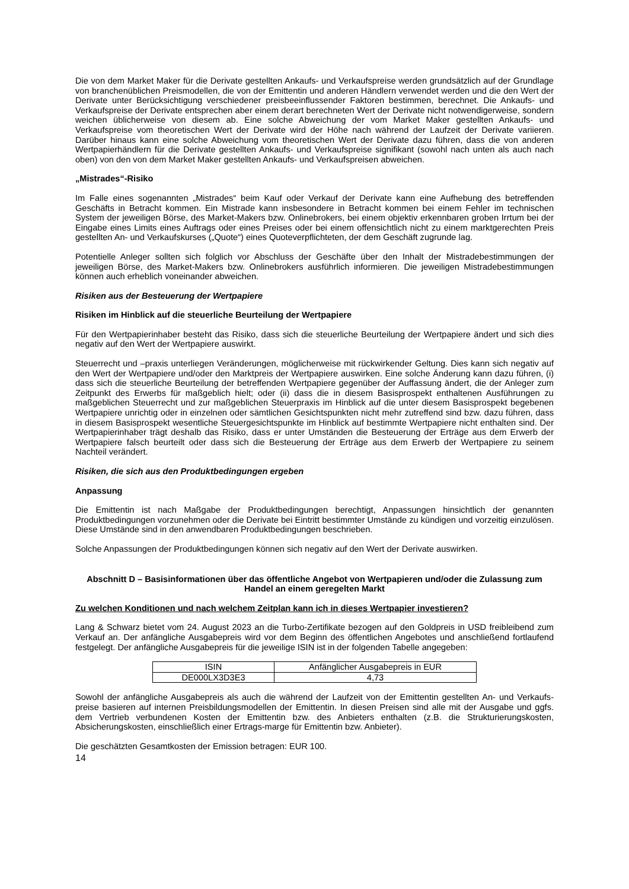Die von dem Market Maker für die Derivate gestellten Ankaufs- und Verkaufspreise werden grundsätzlich auf der Grundlage von branchenüblichen Preismodellen, die von der Emittentin und anderen Händlern verwendet werden und die den Wert der Derivate unter Berücksichtigung verschiedener preisbeeinflussender Faktoren bestimmen, berechnet. Die Ankaufs- und Verkaufspreise der Derivate entsprechen aber einem derart berechneten Wert der Derivate nicht notwendigerweise, sondern weichen üblicherweise von diesem ab. Eine solche Abweichung der vom Market Maker gestellten Ankaufs- und Verkaufspreise vom theoretischen Wert der Derivate wird der Höhe nach während der Laufzeit der Derivate variieren. Darüber hinaus kann eine solche Abweichung vom theoretischen Wert der Derivate dazu führen, dass die von anderen Wertpapierhändlern für die Derivate gestellten Ankaufs- und Verkaufspreise signifikant (sowohl nach unten als auch nach oben) von den von dem Market Maker gestellten Ankaufs- und Verkaufspreisen abweichen.
„Mistrades“-Risiko
Im Falle eines sogenannten „Mistrades“ beim Kauf oder Verkauf der Derivate kann eine Aufhebung des betreffenden Geschäfts in Betracht kommen. Ein Mistrade kann insbesondere in Betracht kommen bei einem Fehler im technischen System der jeweiligen Börse, des Market-Makers bzw. Onlinebrokers, bei einem objektiv erkennbaren groben Irrtum bei der Eingabe eines Limits eines Auftrags oder eines Preises oder bei einem offensichtlich nicht zu einem marktgerechten Preis gestellten An- und Verkaufskurses („Quote“) eines Quoteverpflichteten, der dem Geschäft zugrunde lag.
Potentielle Anleger sollten sich folglich vor Abschluss der Geschäfte über den Inhalt der Mistradebestimmungen der jeweiligen Börse, des Market-Makers bzw. Onlinebrokers ausführlich informieren. Die jeweiligen Mistradebestimmungen können auch erheblich voneinander abweichen.
Risiken aus der Besteuerung der Wertpapiere
Risiken im Hinblick auf die steuerliche Beurteilung der Wertpapiere
Für den Wertpapierinhaber besteht das Risiko, dass sich die steuerliche Beurteilung der Wertpapiere ändert und sich dies negativ auf den Wert der Wertpapiere auswirkt.
Steuerrecht und –praxis unterliegen Veränderungen, möglicherweise mit rückwirkender Geltung. Dies kann sich negativ auf den Wert der Wertpapiere und/oder den Marktpreis der Wertpapiere auswirken. Eine solche Änderung kann dazu führen, (i) dass sich die steuerliche Beurteilung der betreffenden Wertpapiere gegenüber der Auffassung ändert, die der Anleger zum Zeitpunkt des Erwerbs für maßgeblich hielt; oder (ii) dass die in diesem Basisprospekt enthaltenen Ausführungen zu maßgeblichen Steuerrecht und zur maßgeblichen Steuerpraxis im Hinblick auf die unter diesem Basisprospekt begebenen Wertpapiere unrichtig oder in einzelnen oder sämtlichen Gesichtspunkten nicht mehr zutreffend sind bzw. dazu führen, dass in diesem Basisprospekt wesentliche Steuergesichtspunkte im Hinblick auf bestimmte Wertpapiere nicht enthalten sind. Der Wertpapierinhaber trägt deshalb das Risiko, dass er unter Umständen die Besteuerung der Erträge aus dem Erwerb der Wertpapiere falsch beurteilt oder dass sich die Besteuerung der Erträge aus dem Erwerb der Wertpapiere zu seinem Nachteil verändert.
Risiken, die sich aus den Produktbedingungen ergeben
Anpassung
Die Emittentin ist nach Maßgabe der Produktbedingungen berechtigt, Anpassungen hinsichtlich der genannten Produktbedingungen vorzunehmen oder die Derivate bei Eintritt bestimmter Umstände zu kündigen und vorzeitig einzulösen. Diese Umstände sind in den anwendbaren Produktbedingungen beschrieben.
Solche Anpassungen der Produktbedingungen können sich negativ auf den Wert der Derivate auswirken.
Abschnitt D – Basisinformationen über das öffentliche Angebot von Wertpapieren und/oder die Zulassung zum Handel an einem geregelten Markt
Zu welchen Konditionen und nach welchem Zeitplan kann ich in dieses Wertpapier investieren?
Lang & Schwarz bietet vom 24. August 2023 an die Turbo-Zertifikate bezogen auf den Goldpreis in USD freibleibend zum Verkauf an. Der anfängliche Ausgabepreis wird vor dem Beginn des öffentlichen Angebotes und anschließend fortlaufend festgelegt. Der anfängliche Ausgabepreis für die jeweilige ISIN ist in der folgenden Tabelle angegeben:
| ISIN | Anfänglicher Ausgabepreis in EUR |
| DE000LX3D3E3 | 4,73 |
Sowohl der anfängliche Ausgabepreis als auch die während der Laufzeit von der Emittentin gestellten An- und Verkaufs-preise basieren auf internen Preisbildungsmodellen der Emittentin. In diesen Preisen sind alle mit der Ausgabe und ggfs. dem Vertrieb verbundenen Kosten der Emittentin bzw. des Anbieters enthalten (z.B. die Strukturierungskosten, Absicherungskosten, einschließlich einer Ertrags-marge für Emittentin bzw. Anbieter).
Die geschätzten Gesamtkosten der Emission betragen: EUR 100.
14